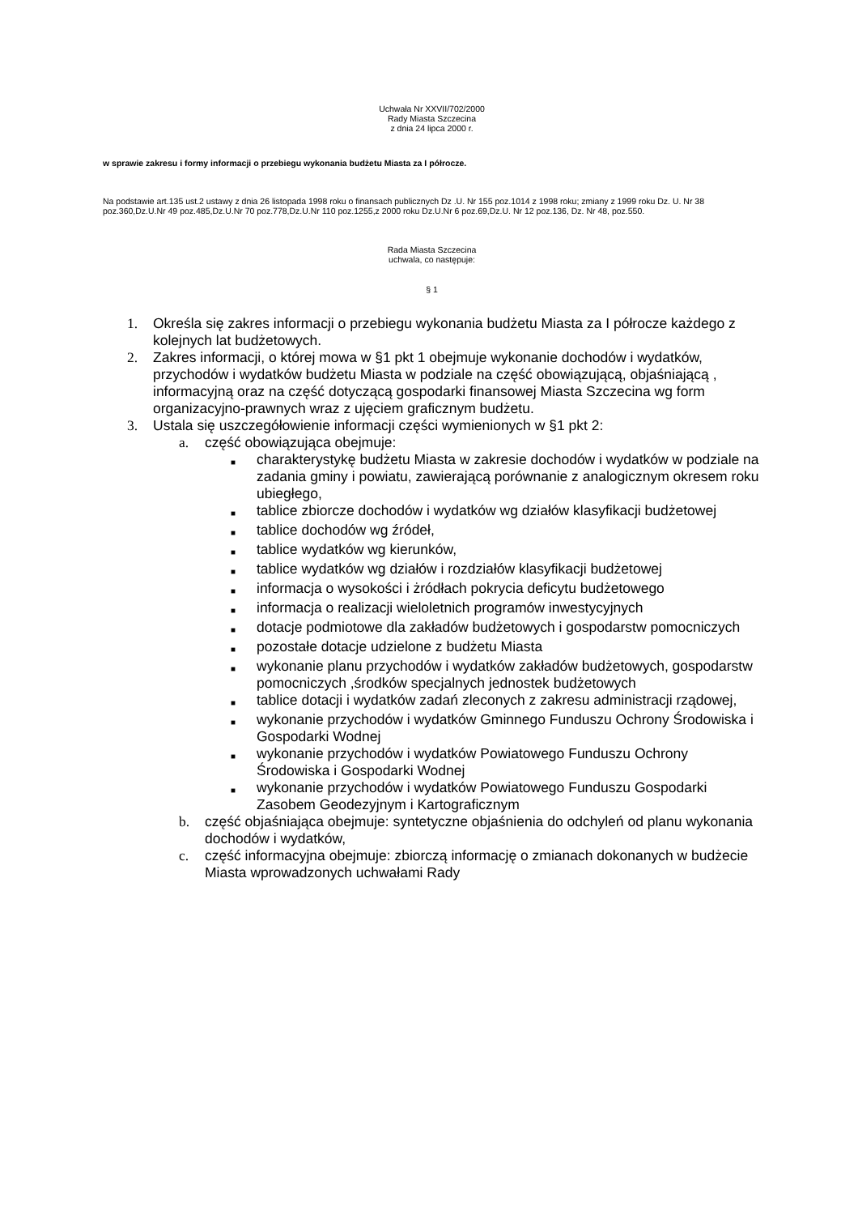Uchwała Nr XXVII/702/2000
Rady Miasta Szczecina
z dnia 24 lipca 2000 r.
w sprawie zakresu i formy informacji o przebiegu wykonania budżetu Miasta za I półrocze.
Na podstawie art.135 ust.2 ustawy z dnia 26 listopada 1998 roku o finansach publicznych Dz .U. Nr 155 poz.1014 z 1998 roku; zmiany z 1999 roku Dz. U. Nr 38 poz.360,Dz.U.Nr 49 poz.485,Dz.U.Nr 70 poz.778,Dz.U.Nr 110 poz.1255,z 2000 roku Dz.U.Nr 6 poz.69,Dz.U. Nr 12 poz.136, Dz. Nr 48, poz.550.
Rada Miasta Szczecina
uchwala, co następuje:
§ 1
1. Określa się zakres informacji o przebiegu wykonania budżetu Miasta za I półrocze każdego z kolejnych lat budżetowych.
2. Zakres informacji, o której mowa w §1 pkt 1 obejmuje wykonanie dochodów i wydatków, przychodów i wydatków budżetu Miasta w podziale na część obowiązującą, objaśniającą , informacyjną oraz na część dotyczącą gospodarki finansowej Miasta Szczecina wg form organizacyjno-prawnych wraz z ujęciem graficznym budżetu.
3. Ustala się uszczegółowienie informacji części wymienionych w §1 pkt 2:
a. część obowiązująca obejmuje:
■ charakterystykę budżetu Miasta w zakresie dochodów i wydatków w podziale na zadania gminy i powiatu, zawierającą porównanie z analogicznym okresem roku ubiegłego,
■ tablice zbiorcze dochodów i wydatków wg działów klasyfikacji budżetowej
■ tablice dochodów wg źródeł,
■ tablice wydatków wg kierunków,
■ tablice wydatków wg działów i rozdziałów klasyfikacji budżetowej
■ informacja o wysokości i żródłach pokrycia deficytu budżetowego
■ informacja o realizacji wieloletnich programów inwestycyjnych
■ dotacje podmiotowe dla zakładów budżetowych i gospodarstw pomocniczych
■ pozostałe dotacje udzielone z budżetu Miasta
■ wykonanie planu przychodów i wydatków zakładów budżetowych, gospodarstw pomocniczych ,środków specjalnych jednostek budżetowych
■ tablice dotacji i wydatków zadań zleconych z zakresu administracji rządowej,
■ wykonanie przychodów i wydatków Gminnego Funduszu Ochrony Środowiska i Gospodarki Wodnej
■ wykonanie przychodów i wydatków Powiatowego Funduszu Ochrony Środowiska i Gospodarki Wodnej
■ wykonanie przychodów i wydatków Powiatowego Funduszu Gospodarki Zasobem Geodezyjnym i Kartograficznym
b. część objaśniająca obejmuje: syntetyczne objaśnienia do odchyleń od planu wykonania dochodów i wydatków,
c. część informacyjna obejmuje: zbiorczą informację o zmianach dokonanych w budżecie Miasta wprowadzonych uchwałami Rady